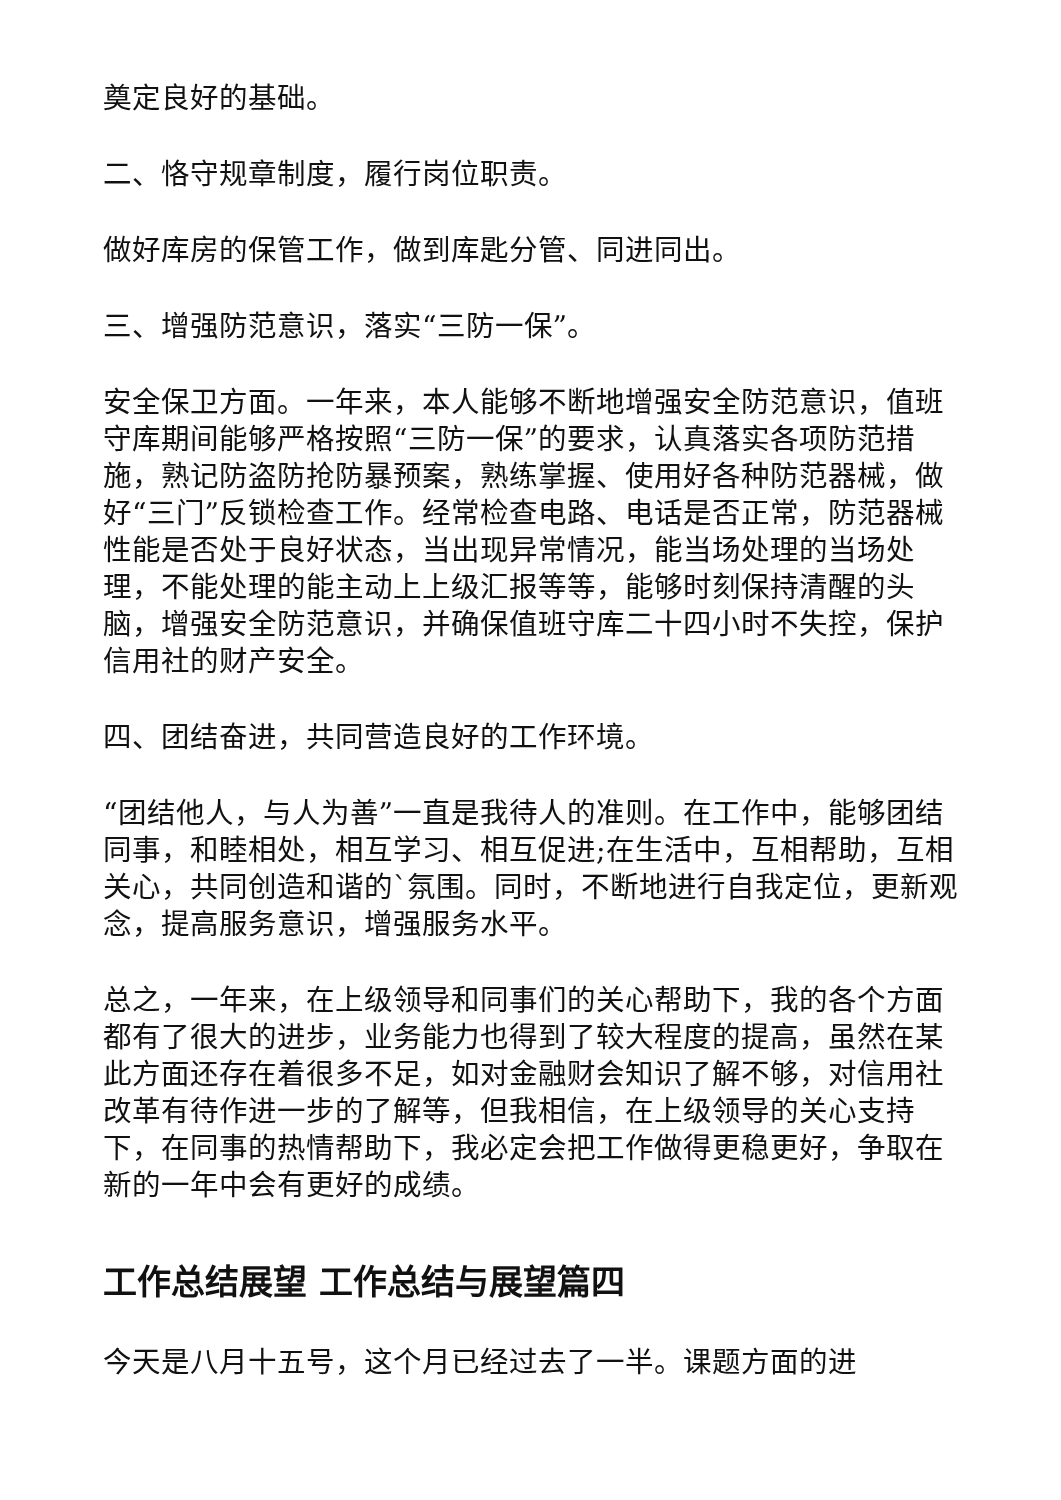奠定良好的基础。
二、恪守规章制度，履行岗位职责。
做好库房的保管工作，做到库匙分管、同进同出。
三、增强防范意识，落实“三防一保”。
安全保卫方面。一年来，本人能够不断地增强安全防范意识，值班守库期间能够严格按照“三防一保”的要求，认真落实各项防范措施，熟记防盗防抢防暴预案，熟练掌握、使用好各种防范器械，做好“三门”反锁检查工作。经常检查电路、电话是否正常，防范器械性能是否处于良好状态，当出现异常情况，能当场处理的当场处理，不能处理的能主动上上级汇报等等，能够时刻保持清醒的头脑，增强安全防范意识，并确保值班守库二十四小时不失控，保护信用社的财产安全。
四、团结奋进，共同营造良好的工作环境。
“团结他人，与人为善”一直是我待人的准则。在工作中，能够团结同事，和睦相处，相互学习、相互促进;在生活中，互相帮助，互相关心，共同创造和谐的`氛围。同时，不断地进行自我定位，更新观念，提高服务意识，增强服务水平。
总之，一年来，在上级领导和同事们的关心帮助下，我的各个方面都有了很大的进步，业务能力也得到了较大程度的提高，虽然在某此方面还存在着很多不足，如对金融财会知识了解不够，对信用社改革有待作进一步的了解等，但我相信，在上级领导的关心支持下，在同事的热情帮助下，我必定会把工作做得更稳更好，争取在新的一年中会有更好的成绩。
工作总结展望 工作总结与展望篇四
今天是八月十五号，这个月已经过去了一半。课题方面的进